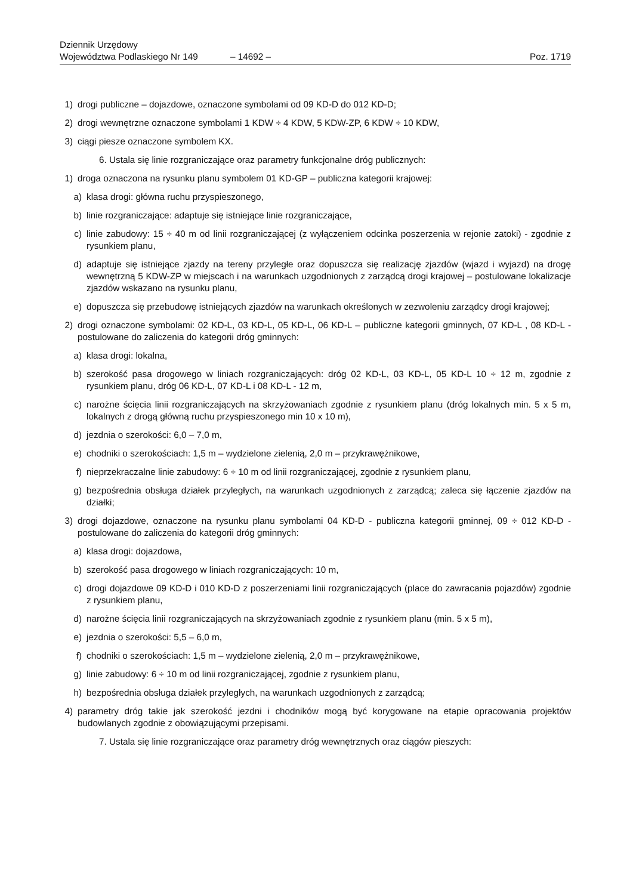Dziennik Urzędowy
Województwa Podlaskiego Nr 149
– 14692 –
Poz. 1719
1) drogi publiczne – dojazdowe, oznaczone symbolami od 09 KD-D do 012 KD-D;
2) drogi wewnętrzne oznaczone symbolami 1 KDW ÷ 4 KDW, 5 KDW-ZP, 6 KDW ÷ 10 KDW,
3) ciągi piesze oznaczone symbolem KX.
6. Ustala się linie rozgraniczające oraz parametry funkcjonalne dróg publicznych:
1) droga oznaczona na rysunku planu symbolem 01 KD-GP – publiczna kategorii krajowej:
a) klasa drogi: główna ruchu przyspieszonego,
b) linie rozgraniczające: adaptuje się istniejące linie rozgraniczające,
c) linie zabudowy: 15 ÷ 40 m od linii rozgraniczającej (z wyłączeniem odcinka poszerzenia w rejonie zatoki) - zgodnie z rysunkiem planu,
d) adaptuje się istniejące zjazdy na tereny przyległe oraz dopuszcza się realizację zjazdów (wjazd i wyjazd) na drogę wewnętrzną 5 KDW-ZP w miejscach i na warunkach uzgodnionych z zarządcą drogi krajowej – postulowane lokalizacje zjazdów wskazano na rysunku planu,
e) dopuszcza się przebudowę istniejących zjazdów na warunkach określonych w zezwoleniu zarządcy drogi krajowej;
2) drogi oznaczone symbolami: 02 KD-L, 03 KD-L, 05 KD-L, 06 KD-L – publiczne kategorii gminnych, 07 KD-L , 08 KD-L - postulowane do zaliczenia do kategorii dróg gminnych:
a) klasa drogi: lokalna,
b) szerokość pasa drogowego w liniach rozgraniczających: dróg 02 KD-L, 03 KD-L, 05 KD-L 10 ÷ 12 m, zgodnie z rysunkiem planu, dróg 06 KD-L, 07 KD-L i 08 KD-L - 12 m,
c) narożne ścięcia linii rozgraniczających na skrzyżowaniach zgodnie z rysunkiem planu (dróg lokalnych min. 5 x 5 m, lokalnych z drogą główną ruchu przyspieszonego min 10 x 10 m),
d) jezdnia o szerokości: 6,0 – 7,0 m,
e) chodniki o szerokościach: 1,5 m – wydzielone zielenią, 2,0 m – przykrawężnikowe,
f) nieprzekraczalne linie zabudowy: 6 ÷ 10 m od linii rozgraniczającej, zgodnie z rysunkiem planu,
g) bezpośrednia obsługa działek przyległych, na warunkach uzgodnionych z zarządcą; zaleca się łączenie zjazdów na działki;
3) drogi dojazdowe, oznaczone na rysunku planu symbolami 04 KD-D - publiczna kategorii gminnej, 09 ÷ 012 KD-D - postulowane do zaliczenia do kategorii dróg gminnych:
a) klasa drogi: dojazdowa,
b) szerokość pasa drogowego w liniach rozgraniczających: 10 m,
c) drogi dojazdowe 09 KD-D i 010 KD-D z poszerzeniami linii rozgraniczających (place do zawracania pojazdów) zgodnie z rysunkiem planu,
d) narożne ścięcia linii rozgraniczających na skrzyżowaniach zgodnie z rysunkiem planu (min. 5 x 5 m),
e) jezdnia o szerokości: 5,5 – 6,0 m,
f) chodniki o szerokościach: 1,5 m – wydzielone zielenią, 2,0 m – przykrawężnikowe,
g) linie zabudowy: 6 ÷ 10 m od linii rozgraniczającej, zgodnie z rysunkiem planu,
h) bezpośrednia obsługa działek przyległych, na warunkach uzgodnionych z zarządcą;
4) parametry dróg takie jak szerokość jezdni i chodników mogą być korygowane na etapie opracowania projektów budowlanych zgodnie z obowiązującymi przepisami.
7. Ustala się linie rozgraniczające oraz parametry dróg wewnętrznych oraz ciągów pieszych: